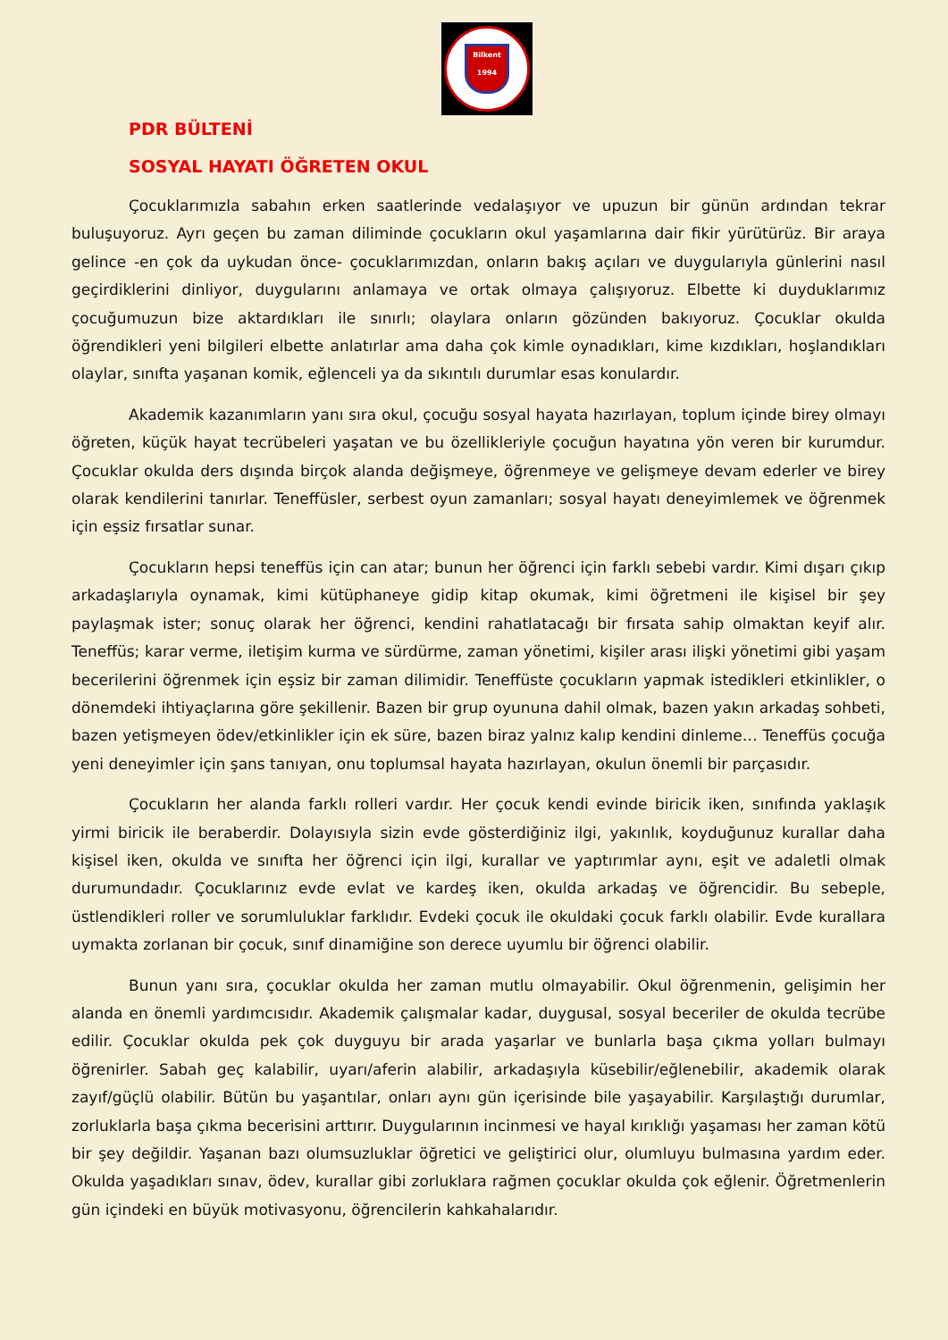Bilkent
1994
PDR BÜLTENİ
SOSYAL HAYATI ÖĞRETEN OKUL
Çocuklarımızla sabahın erken saatlerinde vedalaşıyor ve upuzun bir günün ardından tekrar buluşuyoruz. Ayrı geçen bu zaman diliminde çocukların okul yaşamlarına dair fikir yürütürüz. Bir araya gelince -en çok da uykudan önce- çocuklarımızdan, onların bakış açıları ve duygularıyla günlerini nasıl geçirdiklerini dinliyor, duygularını anlamaya ve ortak olmaya çalışıyoruz. Elbette ki duyduklarımız çocuğumuzun bize aktardıkları ile sınırlı; olaylara onların gözünden bakıyoruz. Çocuklar okulda öğrendikleri yeni bilgileri elbette anlatırlar ama daha çok kimle oynadıkları, kime kızdıkları, hoşlandıkları olaylar, sınıfta yaşanan komik, eğlenceli ya da sıkıntılı durumlar esas konulardır.
Akademik kazanımların yanı sıra okul, çocuğu sosyal hayata hazırlayan, toplum içinde birey olmayı öğreten, küçük hayat tecrübeleri yaşatan ve bu özellikleriyle çocuğun hayatına yön veren bir kurumdur. Çocuklar okulda ders dışında birçok alanda değişmeye, öğrenmeye ve gelişmeye devam ederler ve birey olarak kendilerini tanırlar. Teneffüsler, serbest oyun zamanları; sosyal hayatı deneyimlemek ve öğrenmek için eşsiz fırsatlar sunar.
Çocukların hepsi teneffüs için can atar; bunun her öğrenci için farklı sebebi vardır. Kimi dışarı çıkıp arkadaşlarıyla oynamak, kimi kütüphaneye gidip kitap okumak, kimi öğretmeni ile kişisel bir şey paylaşmak ister; sonuç olarak her öğrenci, kendini rahatlatacağı bir fırsata sahip olmaktan keyif alır. Teneffüs; karar verme, iletişim kurma ve sürdürme, zaman yönetimi, kişiler arası ilişki yönetimi gibi yaşam becerilerini öğrenmek için eşsiz bir zaman dilimidir. Teneffüste çocukların yapmak istedikleri etkinlikler, o dönemdeki ihtiyaçlarına göre şekillenir. Bazen bir grup oyununa dahil olmak, bazen yakın arkadaş sohbeti, bazen yetişmeyen ödev/etkinlikler için ek süre, bazen biraz yalnız kalıp kendini dinleme… Teneffüs çocuğa yeni deneyimler için şans tanıyan, onu toplumsal hayata hazırlayan, okulun önemli bir parçasıdır.
Çocukların her alanda farklı rolleri vardır. Her çocuk kendi evinde biricik iken, sınıfında yaklaşık yirmi biricik ile beraberdir. Dolayısıyla sizin evde gösterdiğiniz ilgi, yakınlık, koyduğunuz kurallar daha kişisel iken, okulda ve sınıfta her öğrenci için ilgi, kurallar ve yaptırımlar aynı, eşit ve adaletli olmak durumundadır. Çocuklarınız evde evlat ve kardeş iken, okulda arkadaş ve öğrencidir. Bu sebeple, üstlendikleri roller ve sorumluluklar farklıdır. Evdeki çocuk ile okuldaki çocuk farklı olabilir. Evde kurallara uymakta zorlanan bir çocuk, sınıf dinamiğine son derece uyumlu bir öğrenci olabilir.
Bunun yanı sıra, çocuklar okulda her zaman mutlu olmayabilir. Okul öğrenmenin, gelişimin her alanda en önemli yardımcısıdır. Akademik çalışmalar kadar, duygusal, sosyal beceriler de okulda tecrübe edilir. Çocuklar okulda pek çok duyguyu bir arada yaşarlar ve bunlarla başa çıkma yolları bulmayı öğrenirler. Sabah geç kalabilir, uyarı/aferin alabilir, arkadaşıyla küsebilir/eğlenebilir, akademik olarak zayıf/güçlü olabilir. Bütün bu yaşantılar, onları aynı gün içerisinde bile yaşayabilir. Karşılaştığı durumlar, zorluklarla başa çıkma becerisini arttırır. Duygularının incinmesi ve hayal kırıklığı yaşaması her zaman kötü bir şey değildir. Yaşanan bazı olumsuzluklar öğretici ve geliştirici olur, olumluyu bulmasına yardım eder. Okulda yaşadıkları sınav, ödev, kurallar gibi zorluklara rağmen çocuklar okulda çok eğlenir. Öğretmenlerin gün içindeki en büyük motivasyonu, öğrencilerin kahkahalarıdır.